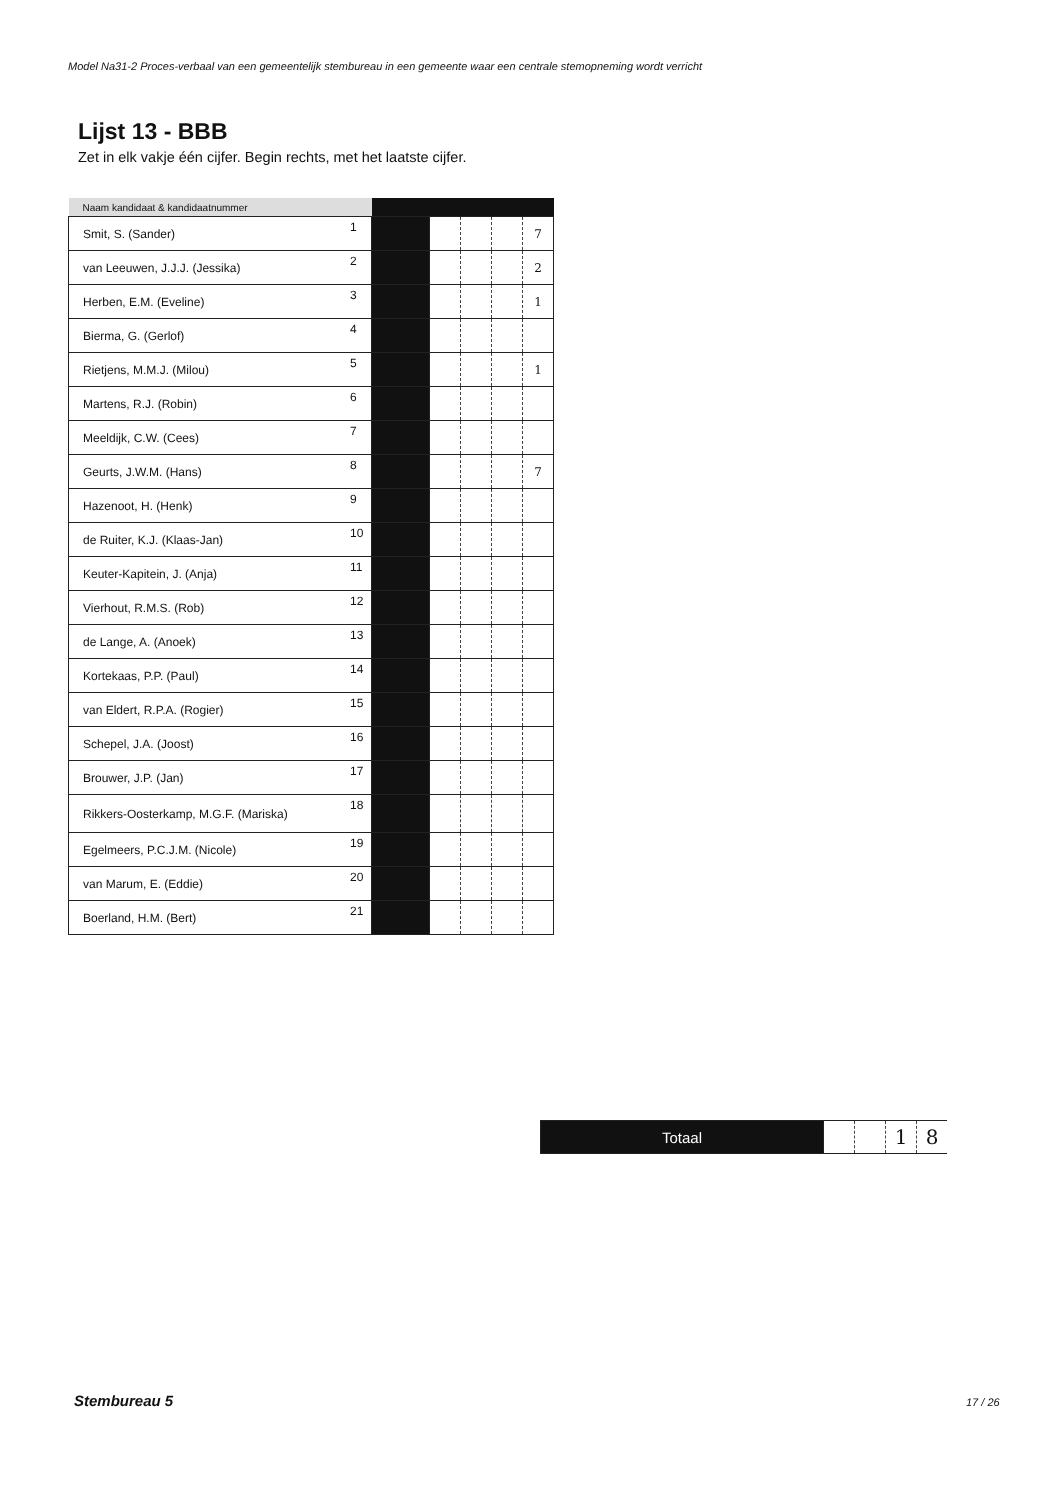Model Na31-2 Proces-verbaal van een gemeentelijk stembureau in een gemeente waar een centrale stemopneming wordt verricht
Lijst 13 - BBB
Zet in elk vakje één cijfer. Begin rechts, met het laatste cijfer.
| Naam kandidaat & kandidaatnummer | | | | | | |
| --- | --- | --- | --- | --- | --- | --- |
| Smit, S. (Sander) | 1 | | | | | 7 |
| van Leeuwen, J.J.J. (Jessika) | 2 | | | | | 2 |
| Herben, E.M. (Eveline) | 3 | | | | | 1 |
| Bierma, G. (Gerlof) | 4 | | | | | |
| Rietjens, M.M.J. (Milou) | 5 | | | | | 1 |
| Martens, R.J. (Robin) | 6 | | | | | |
| Meeldijk, C.W. (Cees) | 7 | | | | | |
| Geurts, J.W.M. (Hans) | 8 | | | | | 7 |
| Hazenoot, H. (Henk) | 9 | | | | | |
| de Ruiter, K.J. (Klaas-Jan) | 10 | | | | | |
| Keuter-Kapitein, J. (Anja) | 11 | | | | | |
| Vierhout, R.M.S. (Rob) | 12 | | | | | |
| de Lange, A. (Anoek) | 13 | | | | | |
| Kortekaas, P.P. (Paul) | 14 | | | | | |
| van Eldert, R.P.A. (Rogier) | 15 | | | | | |
| Schepel, J.A. (Joost) | 16 | | | | | |
| Brouwer, J.P. (Jan) | 17 | | | | | |
| Rikkers-Oosterkamp, M.G.F. (Mariska) | 18 | | | | | |
| Egelmeers, P.C.J.M. (Nicole) | 19 | | | | | |
| van Marum, E. (Eddie) | 20 | | | | | |
| Boerland, H.M. (Bert) | 21 | | | | | |
| Totaal | | | 1 | 8 |
Stembureau 5 17 / 26